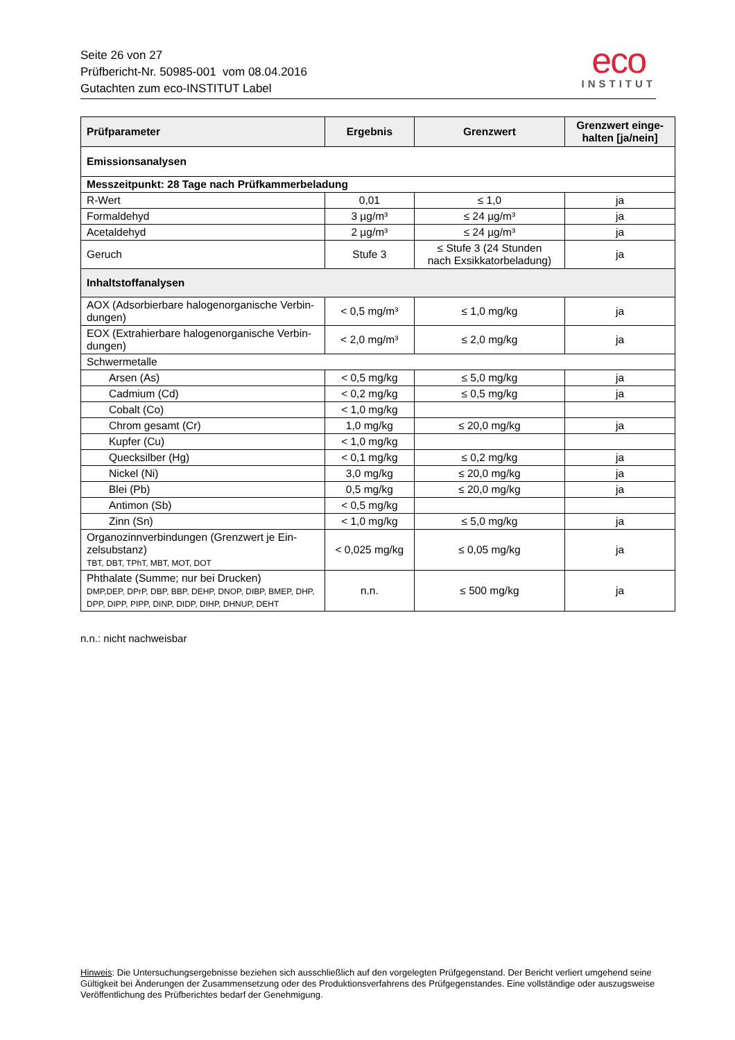Seite 26 von 27
Prüfbericht-Nr. 50985-001 vom 08.04.2016
Gutachten zum eco-INSTITUT Label
eco
INSTITUT
| Prüfparameter | Ergebnis | Grenzwert | Grenzwert einge- halten [ja/nein] |
| --- | --- | --- | --- |
| Emissionsanalysen | | | |
| Messzeitpunkt: 28 Tage nach Prüfkammerbeladung | | | |
| R-Wert | 0,01 | ≤ 1,0 | ja |
| Formaldehyd | 3 µg/m³ | ≤ 24 µg/m³ | ja |
| Acetaldehyd | 2 µg/m³ | ≤ 24 µg/m³ | ja |
| Geruch | Stufe 3 | ≤ Stufe 3 (24 Stunden nach Exsikkatorbeladung) | ja |
| Inhaltstoffanalysen | | | |
| AOX (Adsorbierbare halogenorganische Verbin- dungen) | < 0,5 mg/m³ | ≤ 1,0 mg/kg | ja |
| EOX (Extrahierbare halogenorganische Verbin- dungen) | < 2,0 mg/m³ | ≤ 2,0 mg/kg | ja |
| Schwermetalle | | | |
| Arsen (As) | < 0,5 mg/kg | ≤ 5,0 mg/kg | ja |
| Cadmium (Cd) | < 0,2 mg/kg | ≤ 0,5 mg/kg | ja |
| Cobalt (Co) | < 1,0 mg/kg | | |
| Chrom gesamt (Cr) | 1,0 mg/kg | ≤ 20,0 mg/kg | ja |
| Kupfer (Cu) | < 1,0 mg/kg | | |
| Quecksilber (Hg) | < 0,1 mg/kg | ≤ 0,2 mg/kg | ja |
| Nickel (Ni) | 3,0 mg/kg | ≤ 20,0 mg/kg | ja |
| Blei (Pb) | 0,5 mg/kg | ≤ 20,0 mg/kg | ja |
| Antimon (Sb) | < 0,5 mg/kg | | |
| Zinn (Sn) | < 1,0 mg/kg | ≤ 5,0 mg/kg | ja |
| Organozinnverbindungen (Grenzwert je Ein- zelsubstanz) TBT, DBT, TPhT, MBT, MOT, DOT | < 0,025 mg/kg | ≤ 0,05 mg/kg | ja |
| Phthalate (Summe; nur bei Drucken) DMP,DEP, DPrP, DBP, BBP, DEHP, DNOP, DIBP, BMEP, DHP, DPP, DIPP, PIPP, DINP, DIDP, DIHP, DHNUP, DEHT | n.n. | ≤ 500 mg/kg | ja |
n.n.: nicht nachweisbar
Hinweis: Die Untersuchungsergebnisse beziehen sich ausschließlich auf den vorgelegten Prüfgegenstand. Der Bericht verliert umgehend seine Gültigkeit bei Änderungen der Zusammensetzung oder des Produktionsverfahrens des Prüfgegenstandes. Eine vollständige oder auszugsweise Veröffentlichung des Prüfberichtes bedarf der Genehmigung.